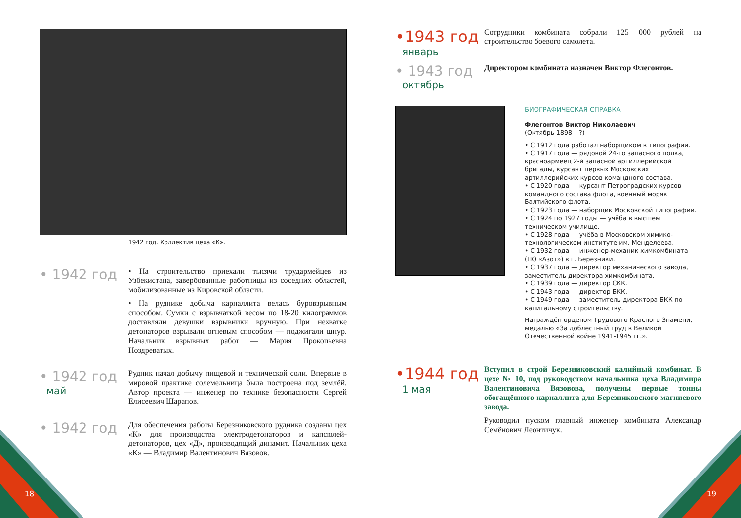1942 год. Коллектив цеха «К».
• 1942 год
• На строительство приехали тысячи трудармейцев из Узбекистана, завербованные работницы из соседних областей, мобилизованные из Кировской области.
• На руднике добыча карналлита велась буровзрывным способом. Сумки с взрывчаткой весом по 18-20 килограммов доставляли девушки взрывники вручную. При нехватке детонаторов взрывали огневым способом — поджигали шнур. Начальник взрывных работ — Мария Прокопьевна Ноздреватых.
• 1942 год
май
Рудник начал добычу пищевой и технической соли. Впервые в мировой практике солемельница была построена под землёй. Автор проекта — инженер по технике безопасности Сергей Елисеевич Шарапов.
• 1942 год
Для обеспечения работы Березниковского рудника созданы цех «К» для производства электродетонаторов и капсюлей-детонаторов, цех «Д», производящий динамит. Начальник цеха «К» — Владимир Валентинович Вязовов.
•1943 год
январь
Сотрудники комбината собрали 125 000 рублей на строительство боевого самолета.
• 1943 год
октябрь
Директором комбината назначен Виктор Флегонтов.
БИОГРАФИЧЕСКАЯ СПРАВКА
Флегонтов Виктор Николаевич
(Октябрь 1898 – ?)
• С 1912 года работал наборщиком в типографии.
• С 1917 года — рядовой 24-го запасного полка, красноармеец 2-й запасной артиллерийской бригады, курсант первых Московских артиллерийских курсов командного состава.
• С 1920 года — курсант Петроградских курсов командного состава флота, военный моряк Балтийского флота.
• С 1923 года — наборщик Московской типографии.
• С 1924 по 1927 годы — учёба в высшем техническом училище.
• С 1928 года — учёба в Московском химико-технологическом институте им. Менделеева.
• С 1932 года — инженер-механик химкомбината (ПО «Азот») в г. Березники.
• С 1937 года — директор механического завода, заместитель директора химкомбината.
• С 1939 года — директор СКК.
• С 1943 года — директор БКК.
• С 1949 года — заместитель директора БКК по капитальному строительству.
Награждён орденом Трудового Красного Знамени, медалью «За доблестный труд в Великой Отечественной войне 1941-1945 гг.».
•1944 год
1 мая
Вступил в строй Березниковский калийный комбинат. В цехе № 10, под руководством начальника цеха Владимира Валентиновича Вязовова, получены первые тонны обогащённого карналлита для Березниковского магниевого завода.
Руководил пуском главный инженер комбината Александр Семёнович Леонтичук.
18 19